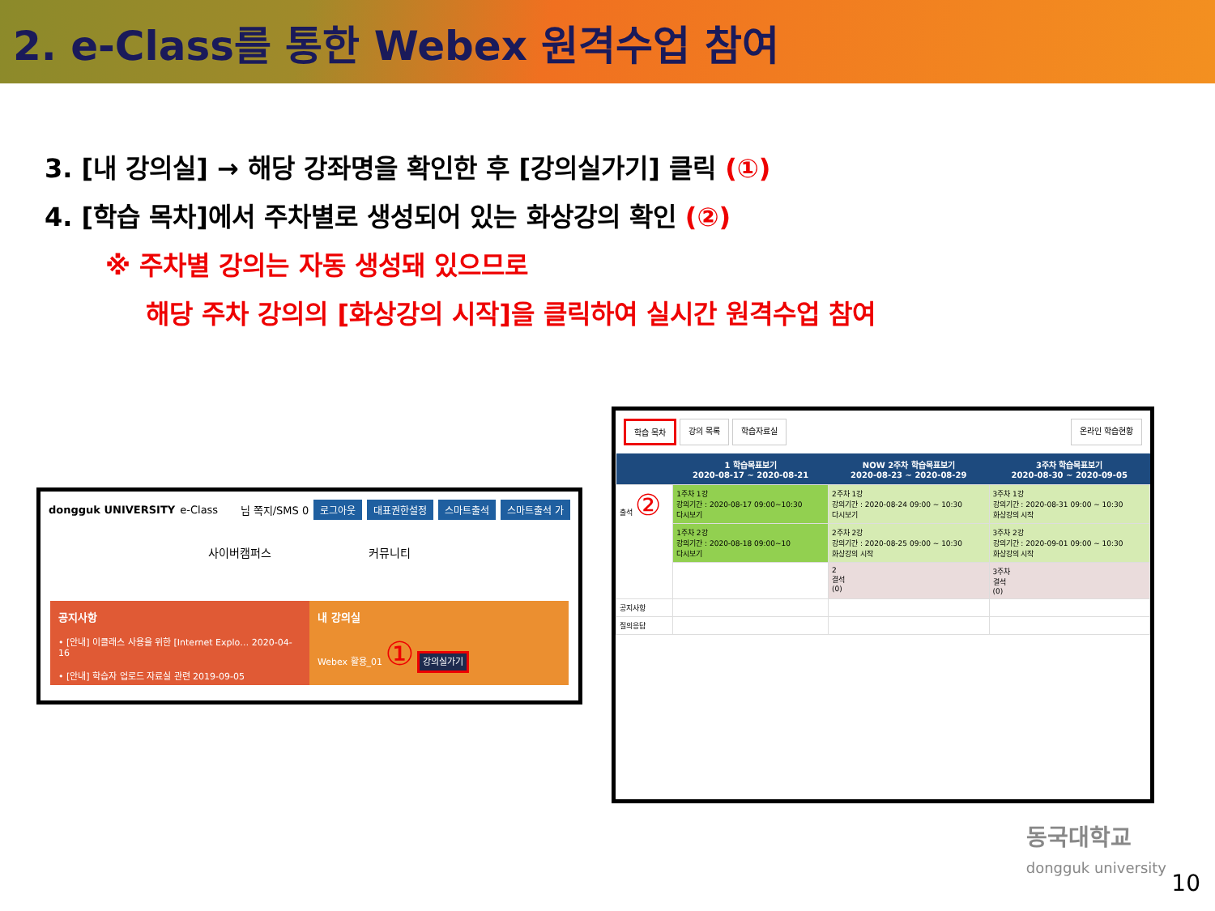2. e-Class를 통한 Webex 원격수업 참여
3. [내 강의실] → 해당 강좌명을 확인한 후 [강의실가기] 클릭 (①)
4. [학습 목차]에서 주차별로 생성되어 있는 화상강의 확인 (②)
※ 주차별 강의는 자동 생성돼 있으므로
해당 주차 강의의 [화상강의 시작]을 클릭하여 실시간 원격수업 참여
dongguk UNIVERSITY e-Class 님 쪽지/SMS 0 로그아웃 대표권한설정 스마트출석 스마트출석 가
사이버캠퍼스 커뮤니티
공지사항
• [안내] 이클래스 사용을 위한 [Internet Explo… 2020-04-16
• [안내] 학습자 업로드 자료실 관련 2019-09-05
내 강의실
Webex 활용_01 ① 강의실가기
학습 목차 강의 목록 학습자료실 온라인 학습현황
| | 1 학습목표보기 2020-08-17 ~ 2020-08-21 | NOW 2주차 학습목표보기 2020-08-23 ~ 2020-08-29 | 3주차 학습목표보기 2020-08-30 ~ 2020-09-05 |
| --- | --- | --- | --- |
| 출석 ② | 1주차 1강 강의기간 : 2020-08-17 09:00~10:30 다시보기 | 2주차 1강 강의기간 : 2020-08-24 09:00 ~ 10:30 다시보기 | 3주차 1강 강의기간 : 2020-08-31 09:00 ~ 10:30 화상강의 시작 |
| | 1주차 2강 강의기간 : 2020-08-18 09:00~10 다시보기 | 2주차 2강 강의기간 : 2020-08-25 09:00 ~ 10:30 화상강의 시작 | 3주차 2강 강의기간 : 2020-09-01 09:00 ~ 10:30 화상강의 시작 |
| | | 2 결석 (0) | 3주차 결석 (0) |
| 공지사항 | | | |
| 질의응답 | | | |
동국대학교
dongguk university
10